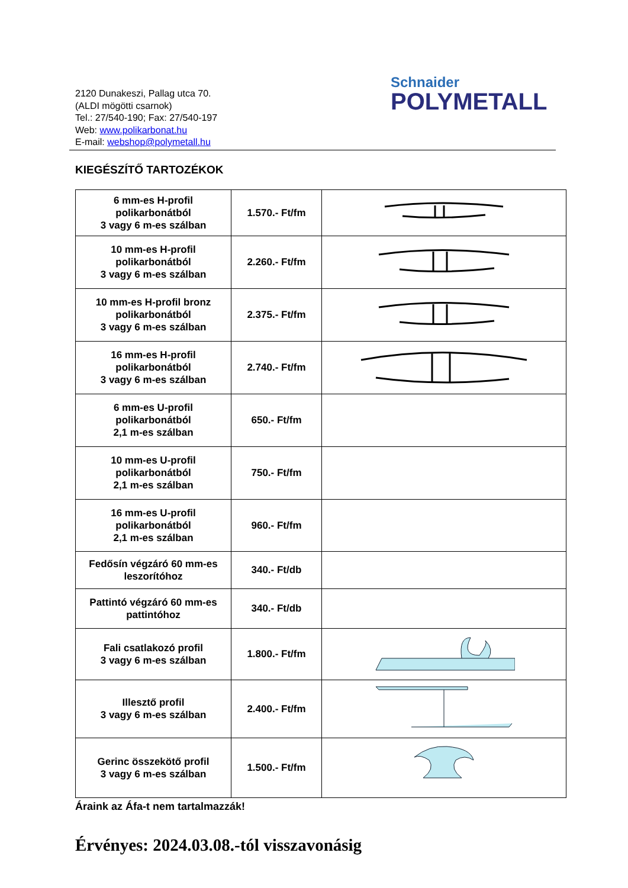Schnaider
POLYMETALL
2120 Dunakeszi, Pallag utca 70.
(ALDI mögötti csarnok)
Tel.: 27/540-190; Fax: 27/540-197
Web: www.polikarbonat.hu
E-mail: webshop@polymetall.hu
KIEGÉSZÍTŐ TARTOZÉKOK
| 6 mm-es H-profil polikarbonátból 3 vagy 6 m-es szálban | 1.570.- Ft/fm | |
| 10 mm-es H-profil polikarbonátból 3 vagy 6 m-es szálban | 2.260.- Ft/fm | |
| 10 mm-es H-profil bronz polikarbonátból 3 vagy 6 m-es szálban | 2.375.- Ft/fm | |
| 16 mm-es H-profil polikarbonátból 3 vagy 6 m-es szálban | 2.740.- Ft/fm | |
| 6 mm-es U-profil polikarbonátból 2,1 m-es szálban | 650.- Ft/fm | |
| 10 mm-es U-profil polikarbonátból 2,1 m-es szálban | 750.- Ft/fm | |
| 16 mm-es U-profil polikarbonátból 2,1 m-es szálban | 960.- Ft/fm | |
| Fedősín végzáró 60 mm-es leszorítóhoz | 340.- Ft/db | |
| Pattintó végzáró 60 mm-es pattintóhoz | 340.- Ft/db | |
| Fali csatlakozó profil 3 vagy 6 m-es szálban | 1.800.- Ft/fm | |
| Illesztő profil 3 vagy 6 m-es szálban | 2.400.- Ft/fm | |
| Gerinc összekötő profil 3 vagy 6 m-es szálban | 1.500.- Ft/fm | |
Áraink az Áfa-t nem tartalmazzák!
Érvényes: 2024.03.08.-tól visszavonásig